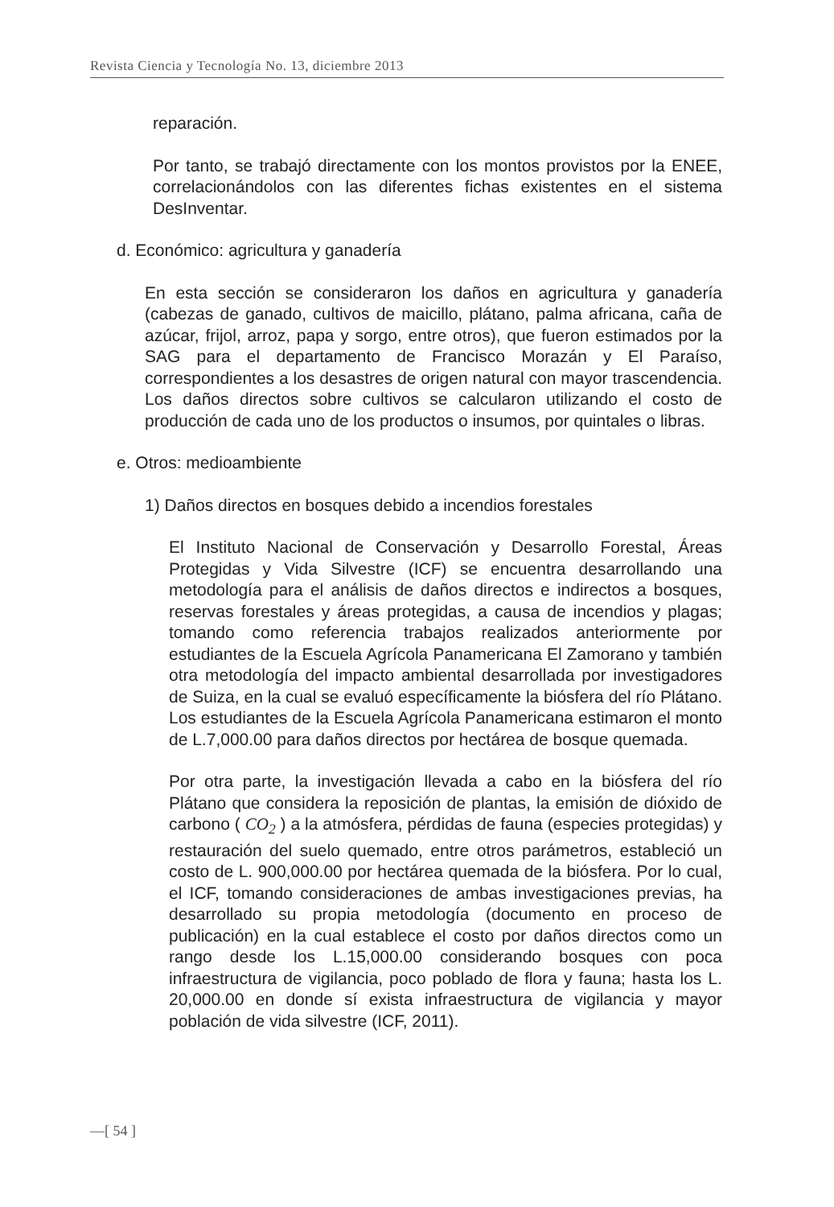Revista Ciencia y Tecnología No. 13, diciembre 2013
reparación.
Por tanto, se trabajó directamente con los montos provistos por la ENEE, correlacionándolos con las diferentes fichas existentes en el sistema DesInventar.
d. Económico: agricultura y ganadería
En esta sección se consideraron los daños en agricultura y ganadería (cabezas de ganado, cultivos de maicillo, plátano, palma africana, caña de azúcar, frijol, arroz, papa y sorgo, entre otros), que fueron estimados por la SAG para el departamento de Francisco Morazán y El Paraíso, correspondientes a los desastres de origen natural con mayor trascendencia. Los daños directos sobre cultivos se calcularon utilizando el costo de producción de cada uno de los productos o insumos, por quintales o libras.
e. Otros: medioambiente
1) Daños directos en bosques debido a incendios forestales
El Instituto Nacional de Conservación y Desarrollo Forestal, Áreas Protegidas y Vida Silvestre (ICF) se encuentra desarrollando una metodología para el análisis de daños directos e indirectos a bosques, reservas forestales y áreas protegidas, a causa de incendios y plagas; tomando como referencia trabajos realizados anteriormente por estudiantes de la Escuela Agrícola Panamericana El Zamorano y también otra metodología del impacto ambiental desarrollada por investigadores de Suiza, en la cual se evaluó específicamente la biósfera del río Plátano. Los estudiantes de la Escuela Agrícola Panamericana estimaron el monto de L.7,000.00 para daños directos por hectárea de bosque quemada.
Por otra parte, la investigación llevada a cabo en la biósfera del río Plátano que considera la reposición de plantas, la emisión de dióxido de carbono ( CO<sub>2</sub> ) a la atmósfera, pérdidas de fauna (especies protegidas) y restauración del suelo quemado, entre otros parámetros, estableció un costo de L. 900,000.00 por hectárea quemada de la biósfera. Por lo cual, el ICF, tomando consideraciones de ambas investigaciones previas, ha desarrollado su propia metodología (documento en proceso de publicación) en la cual establece el costo por daños directos como un rango desde los L.15,000.00 considerando bosques con poca infraestructura de vigilancia, poco poblado de flora y fauna; hasta los L. 20,000.00 en donde sí exista infraestructura de vigilancia y mayor población de vida silvestre (ICF, 2011).
—[ 54 ]